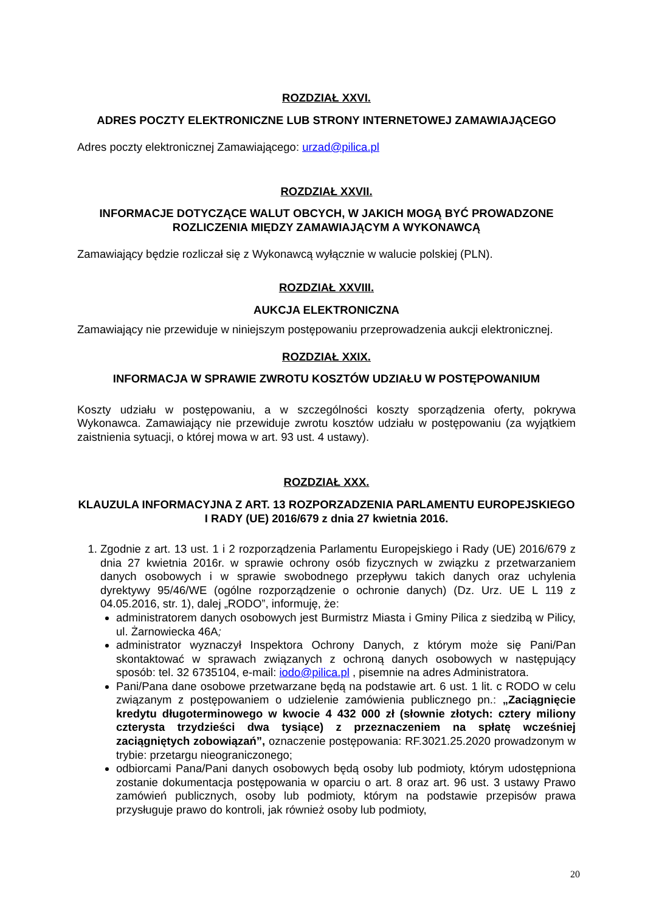ROZDZIAŁ XXVI.
ADRES POCZTY ELEKTRONICZNE LUB STRONY INTERNETOWEJ ZAMAWIAJĄCEGO
Adres poczty elektronicznej Zamawiającego: urzad@pilica.pl
ROZDZIAŁ XXVII.
INFORMACJE DOTYCZĄCE WALUT OBCYCH, W JAKICH MOGĄ BYĆ PROWADZONE ROZLICZENIA MIĘDZY ZAMAWIAJĄCYM A WYKONAWCĄ
Zamawiający będzie rozliczał się z Wykonawcą wyłącznie w walucie polskiej (PLN).
ROZDZIAŁ XXVIII.
AUKCJA ELEKTRONICZNA
Zamawiający nie przewiduje w niniejszym postępowaniu przeprowadzenia aukcji elektronicznej.
ROZDZIAŁ XXIX.
INFORMACJA W SPRAWIE ZWROTU KOSZTÓW UDZIAŁU W POSTĘPOWANIUM
Koszty udziału w postępowaniu, a w szczególności koszty sporządzenia oferty, pokrywa Wykonawca. Zamawiający nie przewiduje zwrotu kosztów udziału w postępowaniu (za wyjątkiem zaistnienia sytuacji, o której mowa w art. 93 ust. 4 ustawy).
ROZDZIAŁ XXX.
KLAUZULA INFORMACYJNA Z ART. 13 ROZPORZADZENIA PARLAMENTU EUROPEJSKIEGO I RADY (UE) 2016/679 z dnia 27 kwietnia 2016.
1. Zgodnie z art. 13 ust. 1 i 2 rozporządzenia Parlamentu Europejskiego i Rady (UE) 2016/679 z dnia 27 kwietnia 2016r. w sprawie ochrony osób fizycznych w związku z przetwarzaniem danych osobowych i w sprawie swobodnego przepływu takich danych oraz uchylenia dyrektywy 95/46/WE (ogólne rozporządzenie o ochronie danych) (Dz. Urz. UE L 119 z 04.05.2016, str. 1), dalej „RODO”, informuję, że:
administratorem danych osobowych jest Burmistrz Miasta i Gminy Pilica z siedzibą w Pilicy, ul. Żarnowiecka 46A;
administrator wyznaczył Inspektora Ochrony Danych, z którym może się Pani/Pan skontaktować w sprawach związanych z ochroną danych osobowych w następujący sposób: tel. 32 6735104, e-mail: iodo@pilica.pl , pisemnie na adres Administratora.
Pani/Pana dane osobowe przetwarzane będą na podstawie art. 6 ust. 1 lit. c RODO w celu związanym z postępowaniem o udzielenie zamówienia publicznego pn.: „Zaciągnięcie kredytu długoterminowego w kwocie 4 432 000 zł (słownie złotych: cztery miliony czterysta trzydzieści dwa tysiące) z przeznaczeniem na spłatę wcześniej zaciągniętych zobowiązań”, oznaczenie postępowania: RF.3021.25.2020 prowadzonym w trybie: przetargu nieograniczonego;
odbiorcami Pana/Pani danych osobowych będą osoby lub podmioty, którym udostępniona zostanie dokumentacja postępowania w oparciu o art. 8 oraz art. 96 ust. 3 ustawy Prawo zamówień publicznych, osoby lub podmioty, którym na podstawie przepisów prawa przysługuje prawo do kontroli, jak również osoby lub podmioty,
20